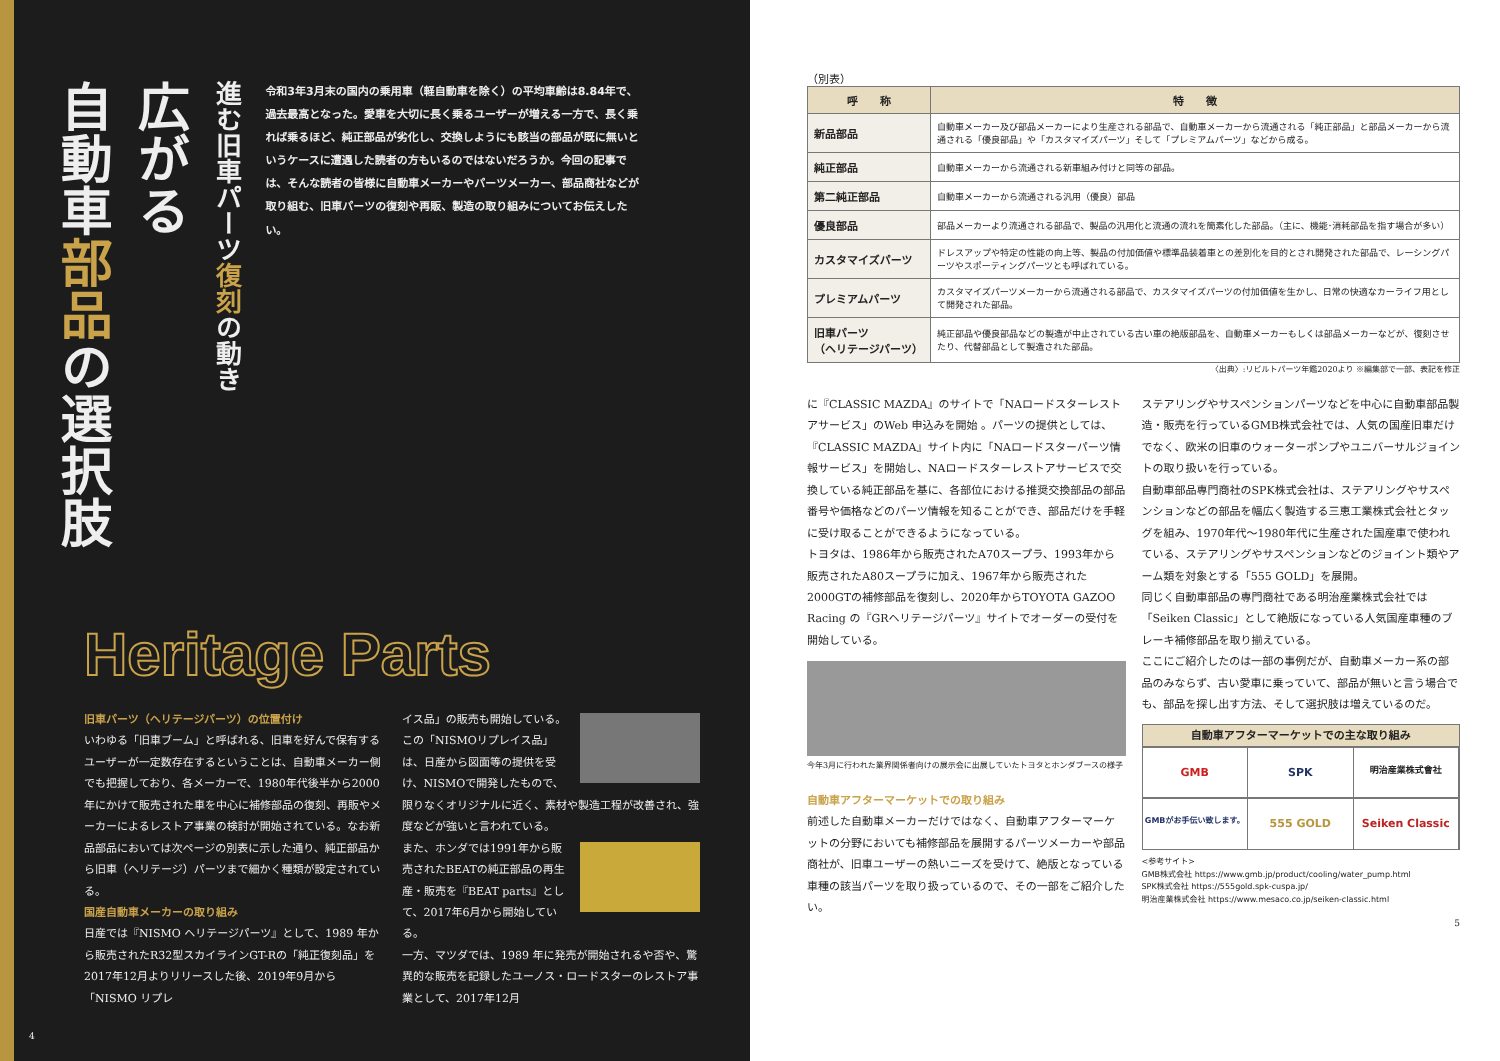自動車部品の選択肢
広がる
進む旧車パーツ復刻の動き
令和3年3月末の国内の乗用車（軽自動車を除く）の平均車齢は8.84年で、過去最高となった。愛車を大切に長く乗るユーザーが増える一方で、長く乗れば乗るほど、純正部品が劣化し、交換しようにも該当の部品が既に無いというケースに遭遇した読者の方もいるのではないだろうか。今回の記事では、そんな読者の皆様に自動車メーカーやパーツメーカー、部品商社などが取り組む、旧車パーツの復刻や再販、製造の取り組みについてお伝えしたい。
Heritage Parts
旧車パーツ（ヘリテージパーツ）の位置付け
いわゆる「旧車ブーム」と呼ばれる、旧車を好んで保有するユーザーが一定数存在するということは、自動車メーカー側でも把握しており、各メーカーで、1980年代後半から2000年にかけて販売された車を中心に補修部品の復刻、再販やメーカーによるレストア事業の検討が開始されている。なお新品部品においては次ページの別表に示した通り、純正部品から旧車（ヘリテージ）パーツまで細かく種類が設定されている。
国産自動車メーカーの取り組み
日産では『NISMO ヘリテージパーツ』として、1989 年から販売されたR32型スカイラインGT-Rの「純正復刻品」を2017年12月よりリリースした後、2019年9月から「NISMO リプレ
イス品」の販売も開始している。この「NISMOリプレイス品」は、日産から図面等の提供を受け、NISMOで開発したもので、限りなくオリジナルに近く、素材や製造工程が改善され、強度などが強いと言われている。
また、ホンダでは1991年から販売されたBEATの純正部品の再生産・販売を『BEAT parts』として、2017年6月から開始している。
一方、マツダでは、1989 年に発売が開始されるや否や、驚異的な販売を記録したユーノス・ロードスターのレストア事業として、2017年12月
4
（別表）
| 呼 称 | 特 徴 |
| --- | --- |
| 新品部品 | 自動車メーカー及び部品メーカーにより生産される部品で、自動車メーカーから流通される「純正部品」と部品メーカーから流通される「優良部品」や「カスタマイズパーツ」そして「プレミアムパーツ」などから成る。 |
| 純正部品 | 自動車メーカーから流通される新車組み付けと同等の部品。 |
| 第二純正部品 | 自動車メーカーから流通される汎用（優良）部品 |
| 優良部品 | 部品メーカーより流通される部品で、製品の汎用化と流通の流れを簡素化した部品。（主に、機能･消耗部品を指す場合が多い） |
| カスタマイズパーツ | ドレスアップや特定の性能の向上等、製品の付加価値や標準品装着車との差別化を目的とされ開発された部品で、レーシングパーツやスポーティングパーツとも呼ばれている。 |
| プレミアムパーツ | カスタマイズパーツメーカーから流通される部品で、カスタマイズパーツの付加価値を生かし、日常の快適なカーライフ用として開発された部品。 |
| 旧車パーツ （ヘリテージパーツ） | 純正部品や優良部品などの製造が中止されている古い車の絶版部品を、自動車メーカーもしくは部品メーカーなどが、復刻させたり、代替部品として製造された部品。 |
〈出典〉:リビルトパーツ年鑑2020より ※編集部で一部、表記を修正
に『CLASSIC MAZDA』のサイトで「NAロードスターレストアサービス」のWeb 申込みを開始 。パーツの提供としては、『CLASSIC MAZDA』サイト内に「NAロードスターパーツ情報サービス」を開始し、NAロードスターレストアサービスで交換している純正部品を基に、各部位における推奨交換部品の部品番号や価格などのパーツ情報を知ることができ、部品だけを手軽に受け取ることができるようになっている。
トヨタは、1986年から販売されたA70スープラ、1993年から販売されたA80スープラに加え、1967年から販売された2000GTの補修部品を復刻し、2020年からTOYOTA GAZOO Racing の『GRヘリテージパーツ』サイトでオーダーの受付を開始している。
今年3月に行われた業界関係者向けの展示会に出展していたトヨタとホンダブースの様子
自動車アフターマーケットでの取り組み
前述した自動車メーカーだけではなく、自動車アフターマーケットの分野においても補修部品を展開するパーツメーカーや部品商社が、旧車ユーザーの熱いニーズを受けて、絶版となっている車種の該当パーツを取り扱っているので、その一部をご紹介したい。
ステアリングやサスペンションパーツなどを中心に自動車部品製造・販売を行っているGMB株式会社では、人気の国産旧車だけでなく、欧米の旧車のウォーターポンプやユニバーサルジョイントの取り扱いを行っている。
自動車部品専門商社のSPK株式会社は、ステアリングやサスペンションなどの部品を幅広く製造する三恵工業株式会社とタッグを組み、1970年代～1980年代に生産された国産車で使われている、ステアリングやサスペンションなどのジョイント類やアーム類を対象とする「555 GOLD」を展開。
同じく自動車部品の専門商社である明治産業株式会社では「Seiken Classic」として絶版になっている人気国産車種のブレーキ補修部品を取り揃えている。
ここにご紹介したのは一部の事例だが、自動車メーカー系の部品のみならず、古い愛車に乗っていて、部品が無いと言う場合でも、部品を探し出す方法、そして選択肢は増えているのだ。
自動車アフターマーケットでの主な取り組み
GMB SPK
明治産業株式會社
GMBがお手伝い致します。
555 GOLD Seiken Classic
<参考サイト>
GMB株式会社 https://www.gmb.jp/product/cooling/water_pump.html
SPK株式会社 https://555gold.spk-cuspa.jp/
明治産業株式会社 https://www.mesaco.co.jp/seiken-classic.html
5